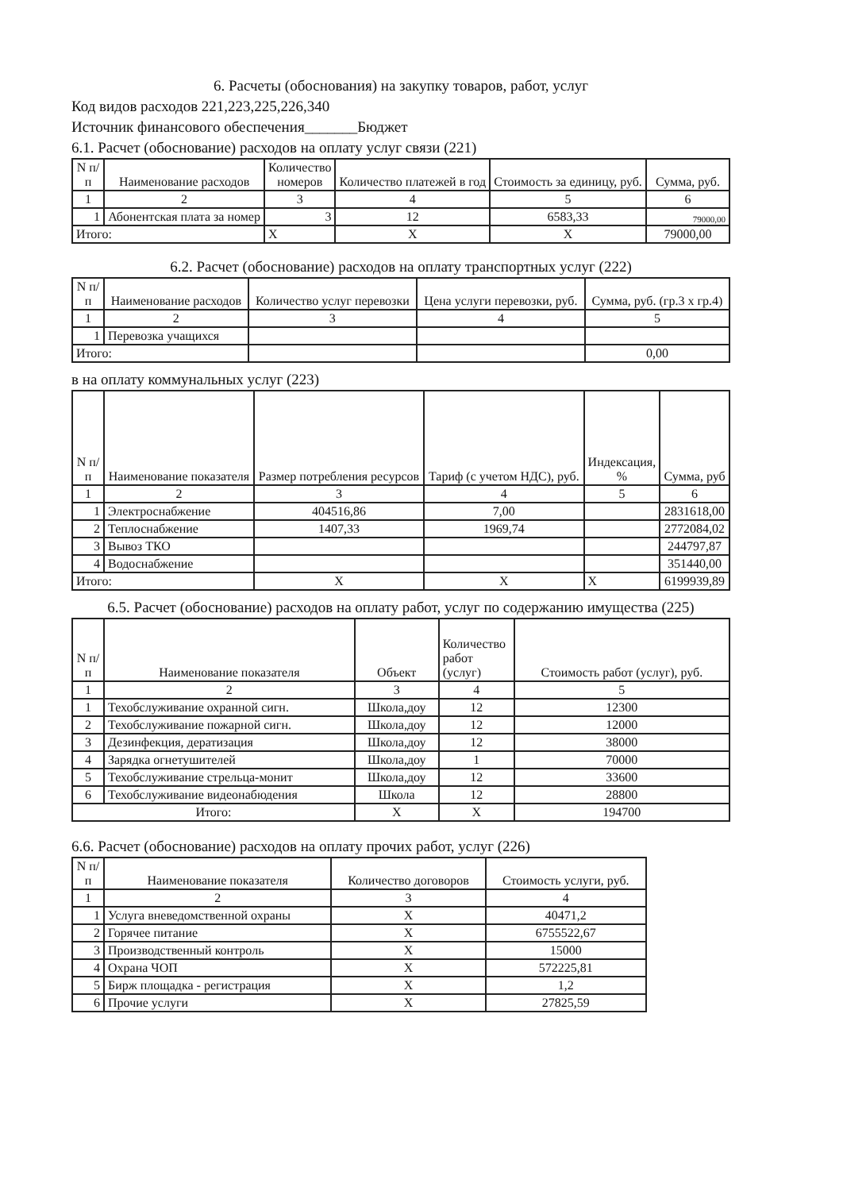6. Расчеты (обоснования) на закупку товаров, работ, услуг
Код видов расходов 221,223,225,226,340
Источник финансового обеспечения_______Бюджет
6.1. Расчет (обоснование) расходов на оплату услуг связи (221)
| N п/п | Наименование расходов | Количество номеров | Количество платежей в год | Стоимость за единицу, руб. | Сумма, руб. |
| --- | --- | --- | --- | --- | --- |
| 1 | 2 | 3 | 4 | 5 | 6 |
| 1 | Абонентская плата за номер | 3 | 12 | 6583,33 | 79000,00 |
| Итого: | | X | X | X | 79000,00 |
6.2. Расчет (обоснование) расходов на оплату транспортных услуг (222)
| N п/п | Наименование расходов | Количество услуг перевозки | Цена услуги перевозки, руб. | Сумма, руб. (гр.3 х гр.4) |
| --- | --- | --- | --- | --- |
| 1 | 2 | 3 | 4 | 5 |
| 1 | Перевозка учащихся | | | |
| Итого: | | | | 0,00 |
в на оплату коммунальных услуг (223)
| N п/п | Наименование показателя | Размер потребления ресурсов | Тариф (с учетом НДС), руб. | Индексация, % | Сумма, руб |
| --- | --- | --- | --- | --- | --- |
| 1 | 2 | 3 | 4 | 5 | 6 |
| 1 | Электроснабжение | 404516,86 | 7,00 | | 2831618,00 |
| 2 | Теплоснабжение | 1407,33 | 1969,74 | | 2772084,02 |
| 3 | Вывоз ТКО | | | | 244797,87 |
| 4 | Водоснабжение | | | | 351440,00 |
| Итого: | | X | X | X | 6199939,89 |
6.5. Расчет (обоснование) расходов на оплату работ, услуг по содержанию имущества (225)
| N п/п | Наименование показателя | Объект | Количество работ (услуг) | Стоимость работ (услуг), руб. |
| --- | --- | --- | --- | --- |
| 1 | 2 | 3 | 4 | 5 |
| 1 | Техобслуживание охранной сигн. | Школа,доу | 12 | 12300 |
| 2 | Техобслуживание пожарной сигн. | Школа,доу | 12 | 12000 |
| 3 | Дезинфекция, дератизация | Школа,доу | 12 | 38000 |
| 4 | Зарядка огнетушителей | Школа,доу | 1 | 70000 |
| 5 | Техобслуживание стрельца-монит | Школа,доу | 12 | 33600 |
| 6 | Техобслуживание видеонабюдения | Школа | 12 | 28800 |
| Итого: | | X | X | 194700 |
6.6. Расчет (обоснование) расходов на оплату прочих работ, услуг (226)
| N п/п | Наименование показателя | Количество договоров | Стоимость услуги, руб. |
| --- | --- | --- | --- |
| 1 | 2 | 3 | 4 |
| 1 | Услуга вневедомственной охраны | X | 40471,2 |
| 2 | Горячее питание | X | 6755522,67 |
| 3 | Производственный контроль | X | 15000 |
| 4 | Охрана ЧОП | X | 572225,81 |
| 5 | Бирж площадка - регистрация | X | 1,2 |
| 6 | Прочие услуги | X | 27825,59 |